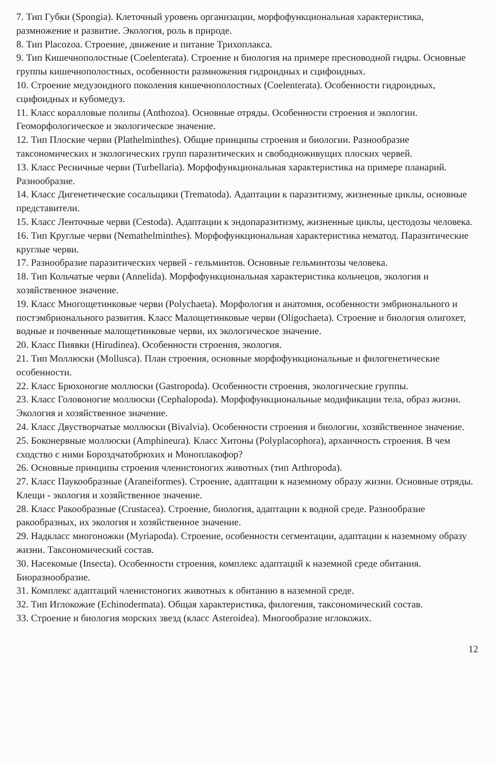7. Тип Губки (Spongia). Клеточный уровень организации, морфофункциональная характеристика, размножение и развитие. Экология, роль в природе.
8. Тип Placozoa. Строение, движение и питание Трихоплакса.
9. Тип Кишечнополостные (Coelenterata). Строение и биология на примере пресноводной гидры. Основные группы кишечнополостных, особенности размножения гидроидных и сцифоидных.
10. Строение медузоидного поколения кишечнополостных (Coelenterata). Особенности гидроидных, сцифоидных и кубомедуз.
11. Класс коралловые полипы (Anthozoa). Основные отряды. Особенности строения и экологии. Геоморфологическое и экологическое значение.
12. Тип Плоские черви (Plathelminthes). Общие принципы строения и биологии. Разнообразие таксономических и экологических групп паразитических и свободноживущих плоских червей.
13. Класс Ресничные черви (Turbellaria). Морфофункциональная характеристика на примере планарий. Разнообразие.
14. Класс Дигенетические сосальщики (Trematoda). Адаптации к паразитизму, жизненные циклы, основные представители.
15. Класс Ленточные черви (Cestoda). Адаптации к эндопаразитизму, жизненные циклы, цестодозы человека.
16. Тип Круглые черви (Nemathelminthes). Морфофункциональная характеристика нематод. Паразитические круглые черви.
17. Разнообразие паразитических червей - гельминтов. Основные гельминтозы человека.
18. Тип Кольчатые черви (Annelida). Морфофункциональная характеристика кольчецов, экология и хозяйственное значение.
19. Класс Многощетинковые черви (Polychaeta). Морфология и анатомия, особенности эмбрионального и постэмбрионального развития. Класс Малощетинковые черви (Oligochaeta). Строение и биология олигохет, водные и почвенные малощетинковые черви, их экологическое значение.
20. Класс Пиявки (Hirudinea). Особенности строения, экология.
21. Тип Моллюски (Mollusca). План строения, основные морфофункциональные и филогенетические особенности.
22. Класс Брюхоногие моллюски (Gastropoda). Особенности строения, экологические группы.
23. Класс Головоногие моллюски (Cephalopoda). Морфофункциональные модификации тела, образ жизни. Экология и хозяйственное значение.
24. Класс Двустворчатые моллюски (Bivalvia). Особенности строения и биологии, хозяйственное значение.
25. Боконервные моллюски (Amphineura). Класс Хитоны (Polyplacophora), архаичность строения. В чем сходство с ними Бороздчатобрюхих и Моноплакофор?
26. Основные принципы строения членистоногих животных (тип Arthropoda).
27. Класс Паукообразные (Araneiformes). Строение, адаптации к наземному образу жизни. Основные отряды. Клещи - экология и хозяйственное значение.
28. Класс Ракообразные (Crustacea). Строение, биология, адаптации к водной среде. Разнообразие ракообразных, их экология и хозяйственное значение.
29. Надкласс многоножки (Myriapoda). Строение, особенности сегментации, адаптации к наземному образу жизни. Таксономический состав.
30. Насекомые (Insecta). Особенности строения, комплекс адаптаций к наземной среде обитания. Биоразнообразие.
31. Комплекс адаптаций членистоногих животных к обитанию в наземной среде.
32. Тип Иглокожие (Echinodermata). Общая характеристика, филогения, таксономический состав.
33. Строение и биология морских звезд (класс Asteroidea). Многообразие иглокожих.
12